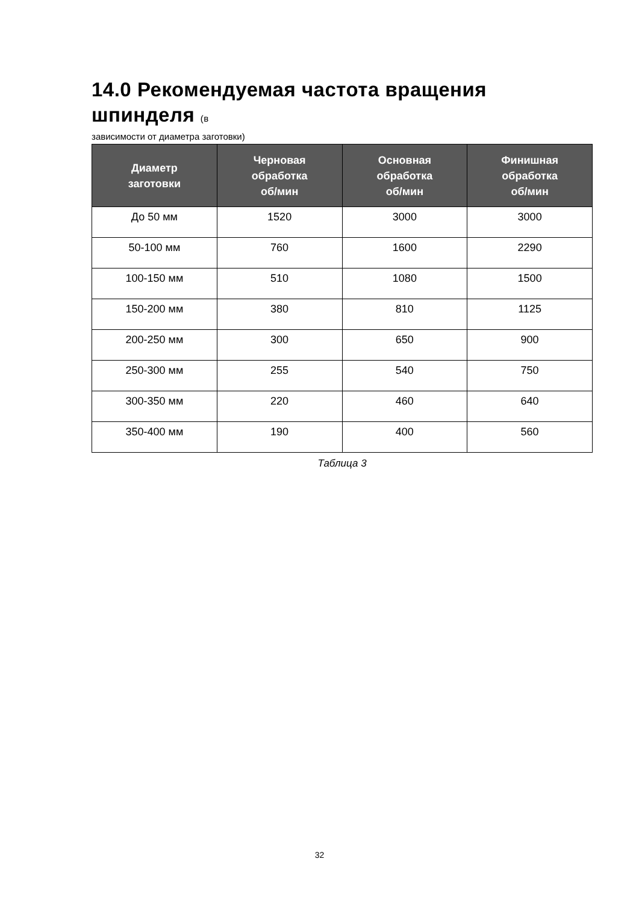14.0 Рекомендуемая частота вращения шпинделя (в
зависимости от диаметра заготовки)
| Диаметр заготовки | Черновая обработка об/мин | Основная обработка об/мин | Финишная обработка об/мин |
| --- | --- | --- | --- |
| До 50 мм | 1520 | 3000 | 3000 |
| 50-100 мм | 760 | 1600 | 2290 |
| 100-150 мм | 510 | 1080 | 1500 |
| 150-200 мм | 380 | 810 | 1125 |
| 200-250 мм | 300 | 650 | 900 |
| 250-300 мм | 255 | 540 | 750 |
| 300-350 мм | 220 | 460 | 640 |
| 350-400 мм | 190 | 400 | 560 |
Таблица 3
32